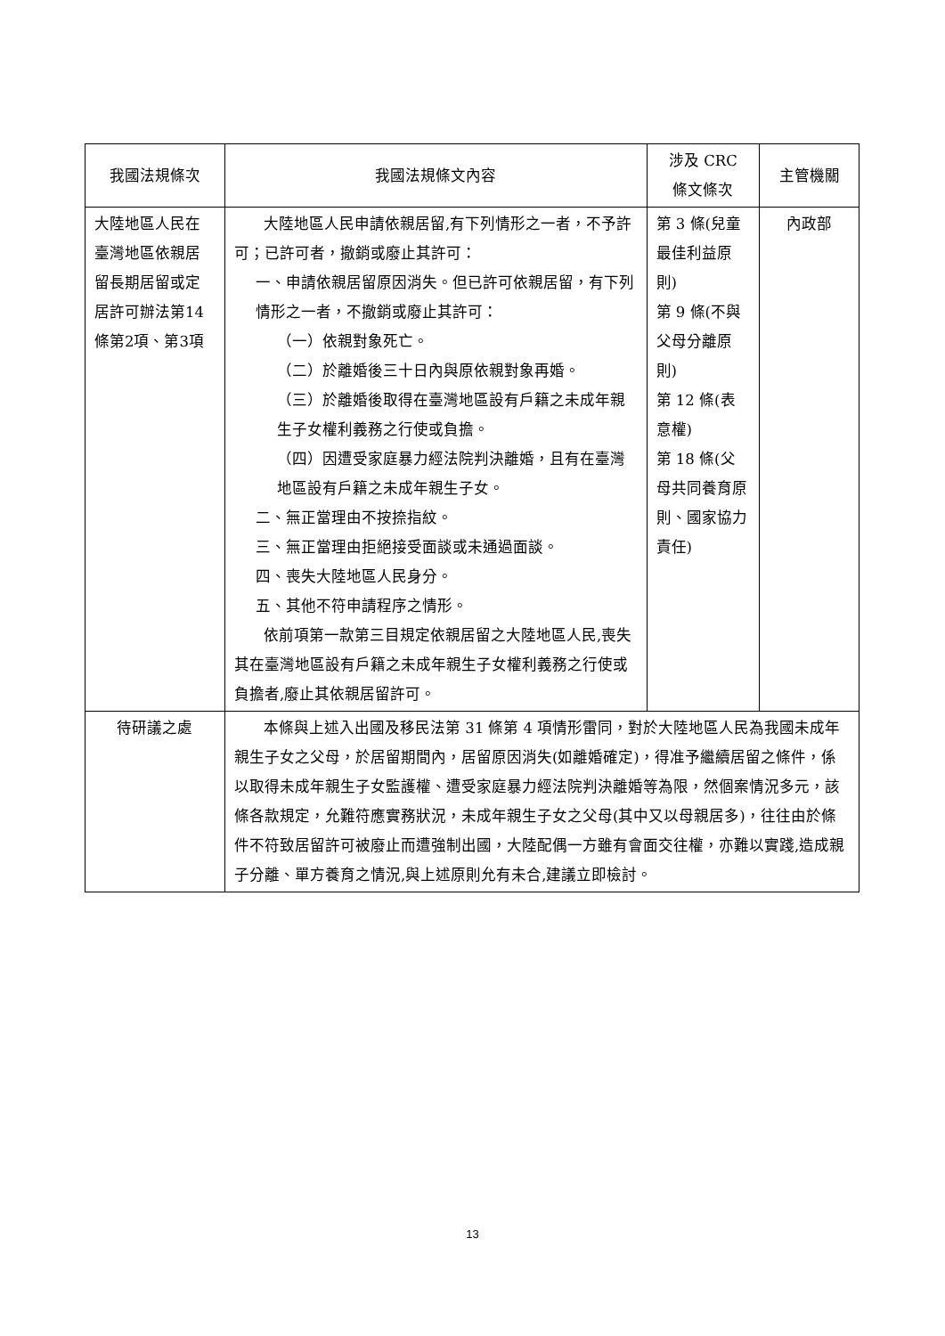| 我國法規條次 | 我國法規條文內容 | 涉及 CRC 條文條次 | 主管機關 |
| --- | --- | --- | --- |
| 大陸地區人民在臺灣地區依親居留長期居留或定居許可辦法第14條第2項、第3項 | 大陸地區人民申請依親居留,有下列情形之一者，不予許可；已許可者，撤銷或廢止其許可： 一、申請依親居留原因消失。但已許可依親居留，有下列情形之一者，不撤銷或廢止其許可： （一）依親對象死亡。 （二）於離婚後三十日內與原依親對象再婚。 （三）於離婚後取得在臺灣地區設有戶籍之未成年親生子女權利義務之行使或負擔。 （四）因遭受家庭暴力經法院判決離婚，且有在臺灣地區設有戶籍之未成年親生子女。 二、無正當理由不按捺指紋。 三、無正當理由拒絕接受面談或未通過面談。 四、喪失大陸地區人民身分。 五、其他不符申請程序之情形。 依前項第一款第三目規定依親居留之大陸地區人民,喪失其在臺灣地區設有戶籍之未成年親生子女權利義務之行使或負擔者,廢止其依親居留許可。 | 第 3 條(兒童最佳利益原則) 第 9 條(不與父母分離原則) 第 12 條(表意權) 第 18 條(父母共同養育原則、國家協力責任) | 內政部 |
| 待研議之處 | 本條與上述入出國及移民法第 31 條第 4 項情形雷同，對於大陸地區人民為我國未成年親生子女之父母，於居留期間內，居留原因消失(如離婚確定)，得准予繼續居留之條件，係以取得未成年親生子女監護權、遭受家庭暴力經法院判決離婚等為限，然個案情況多元，該條各款規定，允難符應實務狀況，未成年親生子女之父母(其中又以母親居多)，往往由於條件不符致居留許可被廢止而遭強制出國，大陸配偶一方雖有會面交往權，亦難以實踐,造成親子分離、單方養育之情況,與上述原則允有未合,建議立即檢討。 | | |
13